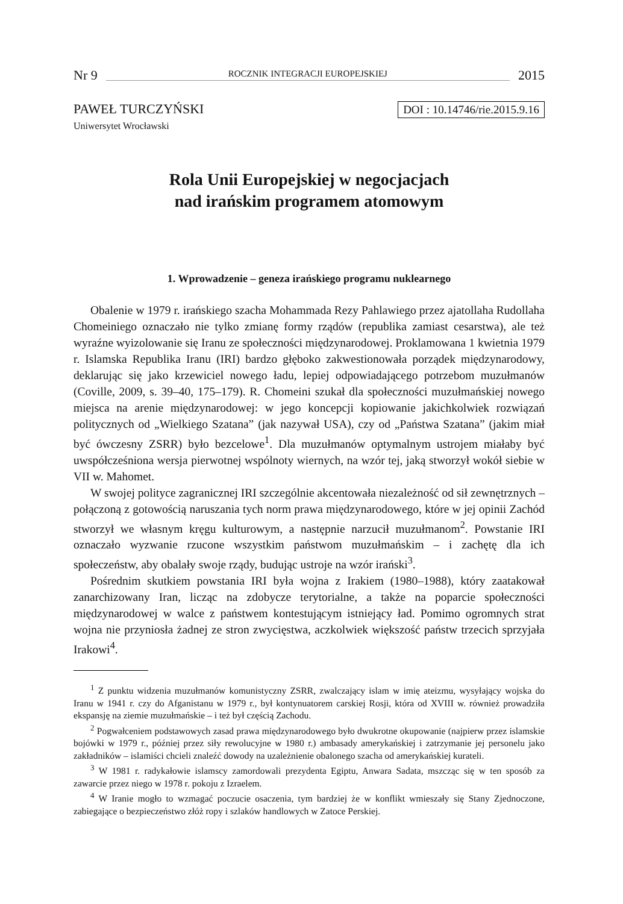Nr 9 ROCZNIK INTEGRACJI EUROPEJSKIEJ 2015
PAWEŁ TURCZYŃSKI DOI : 10.14746/rie.2015.9.16
Uniwersytet Wrocławski
Rola Unii Europejskiej w negocjacjach
nad irańskim programem atomowym
1. Wprowadzenie – geneza irańskiego programu nuklearnego
Obalenie w 1979 r. irańskiego szacha Mohammada Rezy Pahlawiego przez ajatollaha Rudollaha Chomeiniego oznaczało nie tylko zmianę formy rządów (republika zamiast cesarstwa), ale też wyraźne wyizolowanie się Iranu ze społeczności międzynarodowej. Proklamowana 1 kwietnia 1979 r. Islamska Republika Iranu (IRI) bardzo głęboko zakwestionowała porządek międzynarodowy, deklarując się jako krzewiciel nowego ładu, lepiej odpowiadającego potrzebom muzułmanów (Coville, 2009, s. 39–40, 175–179). R. Chomeini szukał dla społeczności muzułmańskiej nowego miejsca na arenie międzynarodowej: w jego koncepcji kopiowanie jakichkolwiek rozwiązań politycznych od „Wielkiego Szatana” (jak nazywał USA), czy od „Państwa Szatana” (jakim miał być ówczesny ZSRR) było bezcelowe<sup>1</sup>. Dla muzułmanów optymalnym ustrojem miałaby być uwspółcześniona wersja pierwotnej wspólnoty wiernych, na wzór tej, jaką stworzył wokół siebie w VII w. Mahomet.
W swojej polityce zagranicznej IRI szczególnie akcentowała niezależność od sił zewnętrznych – połączoną z gotowością naruszania tych norm prawa międzynarodowego, które w jej opinii Zachód stworzył we własnym kręgu kulturowym, a następnie narzucił muzułmanom<sup>2</sup>. Powstanie IRI oznaczało wyzwanie rzucone wszystkim państwom muzułmańskim – i zachętę dla ich społeczeństw, aby obalały swoje rządy, budując ustroje na wzór irański<sup>3</sup>.
Pośrednim skutkiem powstania IRI była wojna z Irakiem (1980–1988), który zaatakował zanarchizowany Iran, licząc na zdobycze terytorialne, a także na poparcie społeczności międzynarodowej w walce z państwem kontestującym istniejący ład. Pomimo ogromnych strat wojna nie przyniosła żadnej ze stron zwycięstwa, aczkolwiek większość państw trzecich sprzyjała Irakowi<sup>4</sup>.
<sup>1</sup> Z punktu widzenia muzułmanów komunistyczny ZSRR, zwalczający islam w imię ateizmu, wysyłający wojska do Iranu w 1941 r. czy do Afganistanu w 1979 r., był kontynuatorem carskiej Rosji, która od XVIII w. również prowadziła ekspansję na ziemie muzułmańskie – i też był częścią Zachodu.
<sup>2</sup> Pogwałceniem podstawowych zasad prawa międzynarodowego było dwukrotne okupowanie (najpierw przez islamskie bojówki w 1979 r., później przez siły rewolucyjne w 1980 r.) ambasady amerykańskiej i zatrzymanie jej personelu jako zakładników – islamiści chcieli znaleźć dowody na uzależnienie obalonego szacha od amerykańskiej kurateli.
<sup>3</sup> W 1981 r. radykałowie islamscy zamordowali prezydenta Egiptu, Anwara Sadata, mszcząc się w ten sposób za zawarcie przez niego w 1978 r. pokoju z Izraelem.
<sup>4</sup> W Iranie mogło to wzmagać poczucie osaczenia, tym bardziej że w konflikt wmieszały się Stany Zjednoczone, zabiegające o bezpieczeństwo złóż ropy i szlaków handlowych w Zatoce Perskiej.